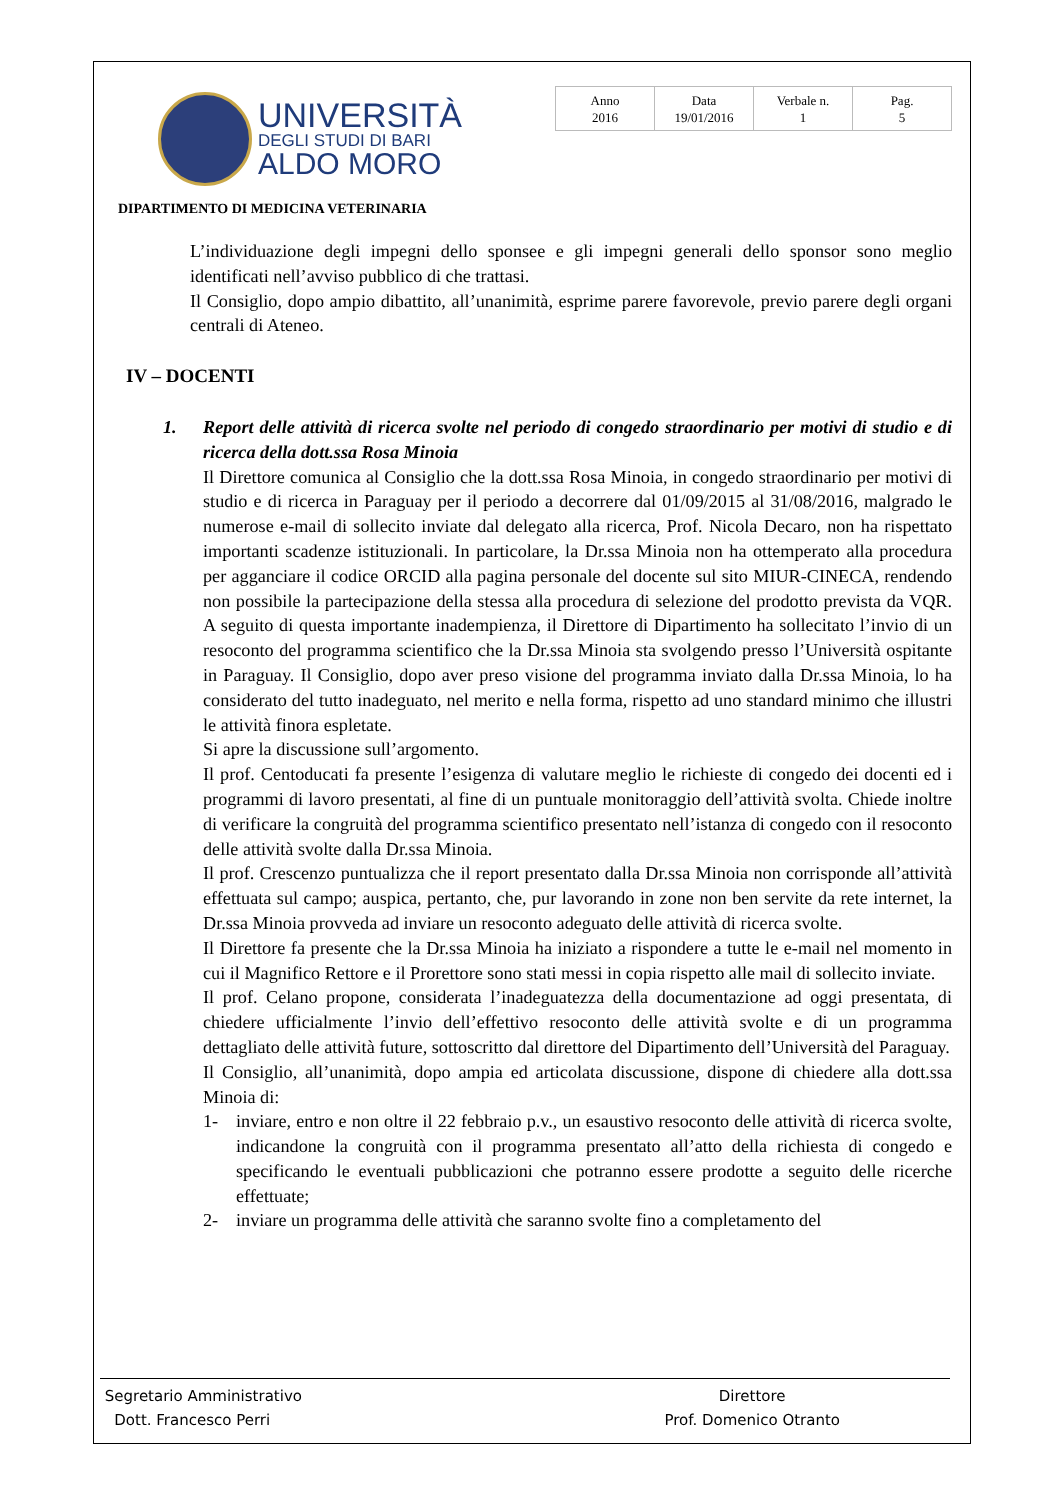UNIVERSITÀ
DEGLI STUDI DI BARI
ALDO MORO
| Anno 2016 | Data 19/01/2016 | Verbale n. 1 | Pag. 5 |
DIPARTIMENTO DI MEDICINA VETERINARIA
L’individuazione degli impegni dello sponsee e gli impegni generali dello sponsor sono meglio identificati nell’avviso pubblico di che trattasi.
Il Consiglio, dopo ampio dibattito, all’unanimità, esprime parere favorevole, previo parere degli organi centrali di Ateneo.
IV – DOCENTI
1. Report delle attività di ricerca svolte nel periodo di congedo straordinario per motivi di studio e di ricerca della dott.ssa Rosa Minoia
Il Direttore comunica al Consiglio che la dott.ssa Rosa Minoia, in congedo straordinario per motivi di studio e di ricerca in Paraguay per il periodo a decorrere dal 01/09/2015 al 31/08/2016, malgrado le numerose e-mail di sollecito inviate dal delegato alla ricerca, Prof. Nicola Decaro, non ha rispettato importanti scadenze istituzionali. In particolare, la Dr.ssa Minoia non ha ottemperato alla procedura per agganciare il codice ORCID alla pagina personale del docente sul sito MIUR-CINECA, rendendo non possibile la partecipazione della stessa alla procedura di selezione del prodotto prevista da VQR. A seguito di questa importante inadempienza, il Direttore di Dipartimento ha sollecitato l’invio di un resoconto del programma scientifico che la Dr.ssa Minoia sta svolgendo presso l’Università ospitante in Paraguay. Il Consiglio, dopo aver preso visione del programma inviato dalla Dr.ssa Minoia, lo ha considerato del tutto inadeguato, nel merito e nella forma, rispetto ad uno standard minimo che illustri le attività finora espletate.
Si apre la discussione sull’argomento.
Il prof. Centoducati fa presente l’esigenza di valutare meglio le richieste di congedo dei docenti ed i programmi di lavoro presentati, al fine di un puntuale monitoraggio dell’attività svolta. Chiede inoltre di verificare la congruità del programma scientifico presentato nell’istanza di congedo con il resoconto delle attività svolte dalla Dr.ssa Minoia.
Il prof. Crescenzo puntualizza che il report presentato dalla Dr.ssa Minoia non corrisponde all’attività effettuata sul campo; auspica, pertanto, che, pur lavorando in zone non ben servite da rete internet, la Dr.ssa Minoia provveda ad inviare un resoconto adeguato delle attività di ricerca svolte.
Il Direttore fa presente che la Dr.ssa Minoia ha iniziato a rispondere a tutte le e-mail nel momento in cui il Magnifico Rettore e il Prorettore sono stati messi in copia rispetto alle mail di sollecito inviate.
Il prof. Celano propone, considerata l’inadeguatezza della documentazione ad oggi presentata, di chiedere ufficialmente l’invio dell’effettivo resoconto delle attività svolte e di un programma dettagliato delle attività future, sottoscritto dal direttore del Dipartimento dell’Università del Paraguay.
Il Consiglio, all’unanimità, dopo ampia ed articolata discussione, dispone di chiedere alla dott.ssa Minoia di:
1- inviare, entro e non oltre il 22 febbraio p.v., un esaustivo resoconto delle attività di ricerca svolte, indicandone la congruità con il programma presentato all’atto della richiesta di congedo e specificando le eventuali pubblicazioni che potranno essere prodotte a seguito delle ricerche effettuate;
2- inviare un programma delle attività che saranno svolte fino a completamento del
Segretario Amministrativo
Dott. Francesco Perri
Direttore
Prof. Domenico Otranto